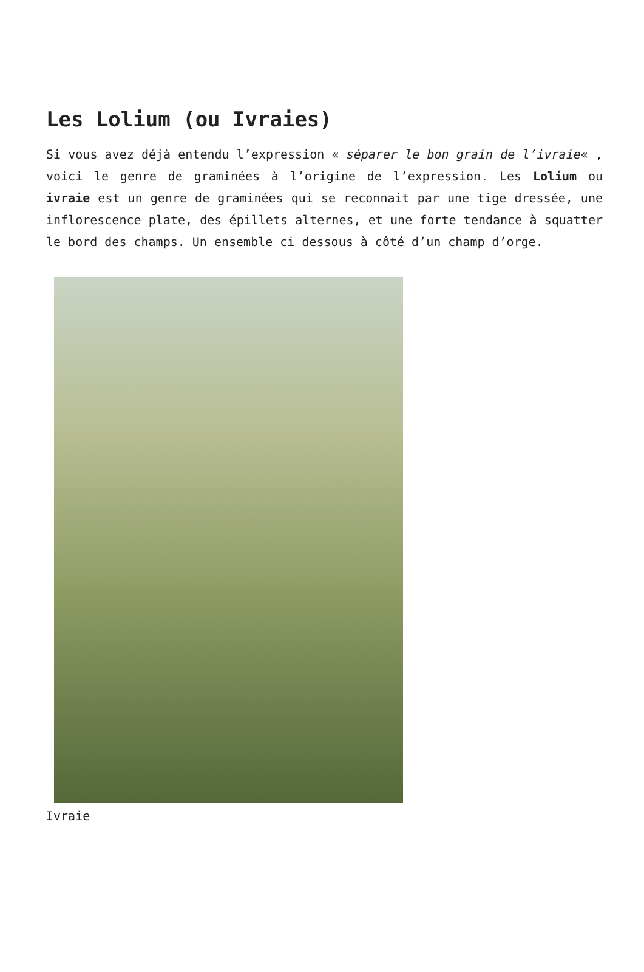Les Lolium (ou Ivraies)
Si vous avez déjà entendu l’expression « séparer le bon grain de l’ivraie« , voici le genre de graminées à l’origine de l’expression. Les Lolium ou ivraie est un genre de graminées qui se reconnait par une tige dressée, une inflorescence plate, des épillets alternes, et une forte tendance à squatter le bord des champs. Un ensemble ci dessous à côté d’un champ d’orge.
Ivraie